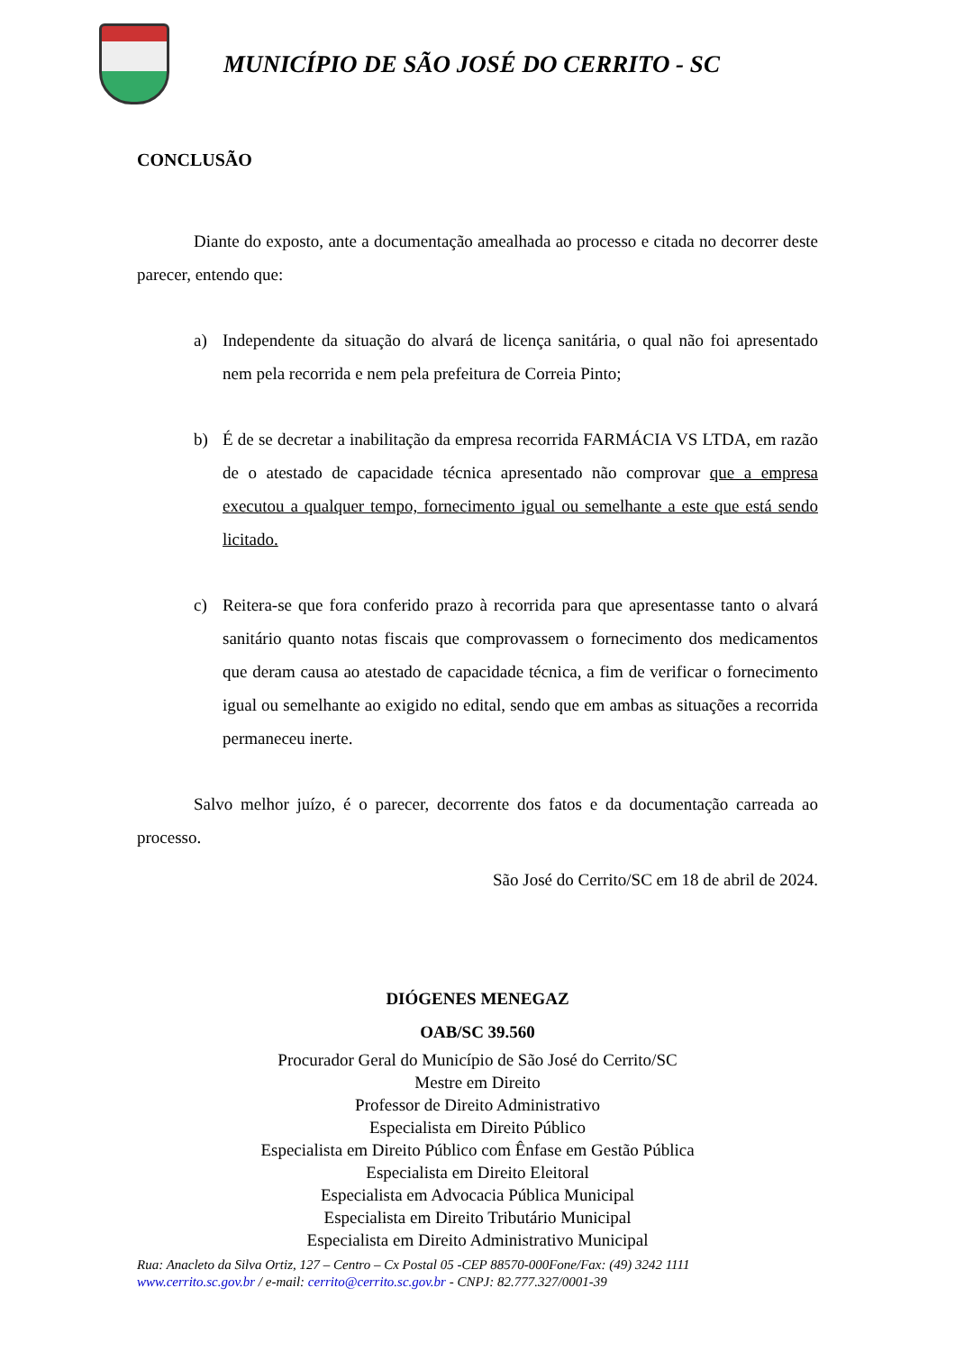MUNICÍPIO DE SÃO JOSÉ DO CERRITO - SC
CONCLUSÃO
Diante do exposto, ante a documentação amealhada ao processo e citada no decorrer deste parecer, entendo que:
a) Independente da situação do alvará de licença sanitária, o qual não foi apresentado nem pela recorrida e nem pela prefeitura de Correia Pinto;
b) É de se decretar a inabilitação da empresa recorrida FARMÁCIA VS LTDA, em razão de o atestado de capacidade técnica apresentado não comprovar que a empresa executou a qualquer tempo, fornecimento igual ou semelhante a este que está sendo licitado.
c) Reitera-se que fora conferido prazo à recorrida para que apresentasse tanto o alvará sanitário quanto notas fiscais que comprovassem o fornecimento dos medicamentos que deram causa ao atestado de capacidade técnica, a fim de verificar o fornecimento igual ou semelhante ao exigido no edital, sendo que em ambas as situações a recorrida permaneceu inerte.
Salvo melhor juízo, é o parecer, decorrente dos fatos e da documentação carreada ao processo.
São José do Cerrito/SC em 18 de abril de 2024.
DIÓGENES MENEGAZ
OAB/SC 39.560
Procurador Geral do Município de São José do Cerrito/SC
Mestre em Direito
Professor de Direito Administrativo
Especialista em Direito Público
Especialista em Direito Público com Ênfase em Gestão Pública
Especialista em Direito Eleitoral
Especialista em Advocacia Pública Municipal
Especialista em Direito Tributário Municipal
Especialista em Direito Administrativo Municipal
Rua: Anacleto da Silva Ortiz, 127 – Centro – Cx Postal 05 -CEP 88570-000Fone/Fax: (49) 3242 1111
www.cerrito.sc.gov.br / e-mail: cerrito@cerrito.sc.gov.br - CNPJ: 82.777.327/0001-39